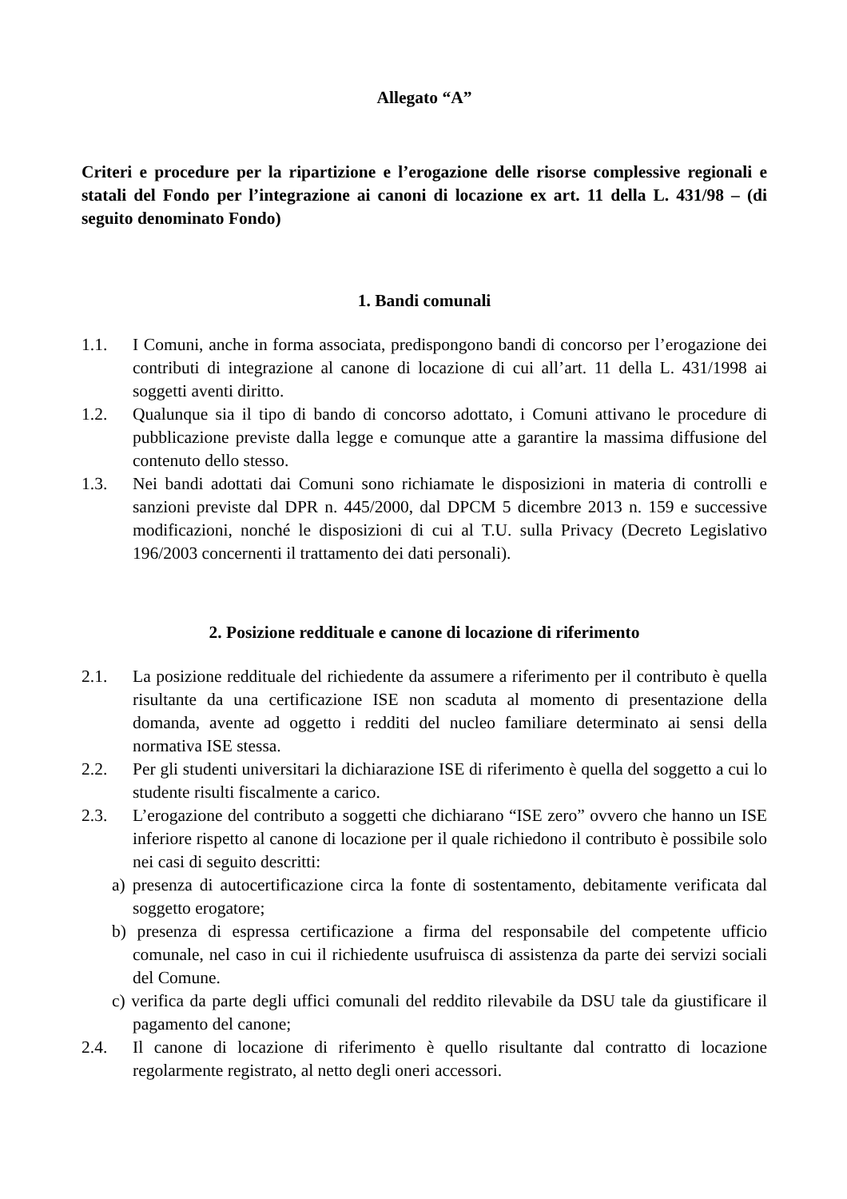Allegato “A”
Criteri e procedure per la ripartizione e l’erogazione delle risorse complessive regionali e statali del Fondo per l’integrazione ai canoni di locazione ex art. 11 della L. 431/98 – (di seguito denominato Fondo)
1. Bandi comunali
1.1. I Comuni, anche in forma associata, predispongono bandi di concorso per l’erogazione dei contributi di integrazione al canone di locazione di cui all’art. 11 della L. 431/1998 ai soggetti aventi diritto.
1.2. Qualunque sia il tipo di bando di concorso adottato, i Comuni attivano le procedure di pubblicazione previste dalla legge e comunque atte a garantire la massima diffusione del contenuto dello stesso.
1.3. Nei bandi adottati dai Comuni sono richiamate le disposizioni in materia di controlli e sanzioni previste dal DPR n. 445/2000, dal DPCM 5 dicembre 2013 n. 159 e successive modificazioni, nonché le disposizioni di cui al T.U. sulla Privacy (Decreto Legislativo 196/2003 concernenti il trattamento dei dati personali).
2. Posizione reddituale e canone di locazione di riferimento
2.1. La posizione reddituale del richiedente da assumere a riferimento per il contributo è quella risultante da una certificazione ISE non scaduta al momento di presentazione della domanda, avente ad oggetto i redditi del nucleo familiare determinato ai sensi della normativa ISE stessa.
2.2. Per gli studenti universitari la dichiarazione ISE di riferimento è quella del soggetto a cui lo studente risulti fiscalmente a carico.
2.3. L’erogazione del contributo a soggetti che dichiarano “ISE zero” ovvero che hanno un ISE inferiore rispetto al canone di locazione per il quale richiedono il contributo è possibile solo nei casi di seguito descritti:
a) presenza di autocertificazione circa la fonte di sostentamento, debitamente verificata dal soggetto erogatore;
b) presenza di espressa certificazione a firma del responsabile del competente ufficio comunale, nel caso in cui il richiedente usufruisca di assistenza da parte dei servizi sociali del Comune.
c) verifica da parte degli uffici comunali del reddito rilevabile da DSU tale da giustificare il pagamento del canone;
2.4. Il canone di locazione di riferimento è quello risultante dal contratto di locazione regolarmente registrato, al netto degli oneri accessori.